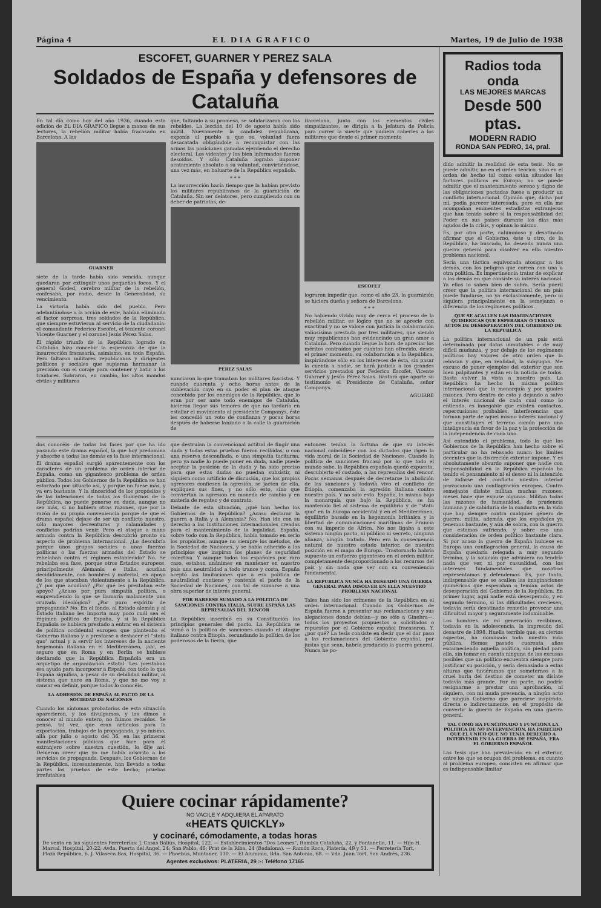Página 4 E L D I A G R A F I C O Martes, 19 de Julio de 1938
ESCOFET, GUARNER Y PEREZ SALA
Soldados de España y defensores de Cataluña
En tal día como hoy del año 1936, cuando esta edición de EL DIA GRAFICO llegue a manos de sus lectores, la rebelión militar había fracasado en Barcelona. A las
GUARNER
siete de la tarde había sido vencida, aunque quedaran por extinguir unos pequeños focos. Y el general Goded, cerebro militar de la rebelión, confesaba, por radio, desde la Generalidad, su vencimiento.
La victoria había sido del pueblo. Pero adelantándose a la acción de este, habían eliminado el factor sorpresa, tres soldados de la República, que siempre estuvieron al servicio de la ciudadanía: el comandante Federico Escofet, el teniente coronel Vicente Guarner y el coronel Jesús Pérez Salas.
El rápido triunfo de la República logrado en Cataluña hizo concebir la esperanza de que la insurrección fracasaría, asimismo, en toda España. Pero faltaron militares republicanos y dirigentes políticos y sociales que supieran hermanar la previsión con el coraje para contener y batir a los traidores. Sobraron, en cambio, los altos mandos civiles y militares
que, faltando a su promesa, se solidarizaron con los rebeldes. La lección del 10 de agosto había sido inútil. Nuevamente la candidez republicana, exponía al pueblo a que su voluntad fuera desacatada obligándole a reconquistar con las armas las posiciones ganadas ejerciendo el derecho electoral. Los videntes y los bien informados fueron desoídos. Y sólo Cataluña lograba imponer acatamiento absoluto a su voluntad, convirtiéndose, una vez más, en baluarte de la República española.
* * *
La insurrección hacía tiempo que la habían previsto los militares republicanos de la guarnición de Cataluña. Sin ser delatores, pero cumpliendo con su deber de patriotas, de-
PEREZ SALAS
nunciaron lo que tramaban los militares fascistas. Y cuando cuarenta y ocho horas antes de la sublevación cayó en su poder el plan de ataque concebido por los enemigos de la República, que lo eran por ser ante todo enemigos de Cataluña, hicieron llegar sus temores de que no tardaría en estallar el movimiento al presidente Companys, éste les concedió un voto de confianza y pocas horas después de haberse lanzado a la calle la guarnición de
Barcelona, junto con los elementos civiles simpatizantes, se dirigía a la Jefatura de Policía para correr la suerte que pudiera caberles a los militares que desde el primer momento
ESCOFET
lograron impedir que, como el año 23, la guarnición se hiciera dueña y señora de Barcelona.
* * *
No habiendo vivido muy de cerca el proceso de la rebelión militar, es lógico que no se aprecie con exactitud y no se valore con justicia la colaboración valiosísima prestada por tres militares, que siendo muy republicanos han evidenciado un gran amor a Cataluña. Pero cuando llegue la hora de apreciar los méritos contraídos por cuantos han ofrecido, desde el primer momento, su colaboración a la República, inspirándose sólo en los intereses de ésta, sin pasar la cuenta a nadie, se hará justicia a los grandes servicios prestados por Federico Escofet, Vicente Guarner y Jesús Pérez Salas. Bastará que aporte su testimonio el Presidente de Cataluña, señor Companys.
AGUIRRE
dos conocéis: de todas las fases por que ha ido pasando este drama español, la que hoy predomina y absorbe a todas las demás es la fase internacional.
El drama español surgió aparentemente con los caracteres de un problema de orden interior de España, como un gigantesco problema de orden público. Todos los Gobiernos de la República se han esforzado por situarlo así, y porque no fuese más, y ya era bastante. Y la sinceridad de los propósitos y de las intenciones de todos los Gobiernos de la República, no puede ponerse en duda, aunque no sea más, si no hubiera otras razones, que por la razón de su propia conveniencia porque de que el drama español dejase de ser un conflicto nuestro, sólo mayores desventuras y calamidades y conflictos podrían venir. Pero el ataque a mano armada contra la República descubrió pronto su aspecto de problema internacional. ¿Lo descubría porque unos grupos sociales o unas fuerzas políticas o las fuerzas armadas del Estado se rebelaban contra el régimen establecido? No. Se rebelaba esa fase, porque otros Estados europeos, principalmente Alemania e Italia, acudían decididamente, con hombres y material, en apoyo de los que atacaban violentamente a la República. ¿Y por qué acudían? ¿Por qué les prestaban este apoyo? ¿Acaso por pura simpatía política, o emprendiendo lo que se llamaría malamente una cruzada ideológica? ¿Por puro espíritu de propaganda? No. En el fondo, al Estado alemán y al Estado italiano les importa muy poco cuál sea el régimen político de España, y si la República Española se hubiera prestado a entrar en el sistema de política occidental europea que planteaba el Gobierno italiano y a prestarse a deshacer el "statu quo" actual y a servir los intereses de la naciente hegemonía italiana en el Mediterráneo, ¡ah!, es seguro que en Roma y en Berlín se hubiese declarado que la República Española era un arquetipo de organización estatal. Les prestaban esa ayuda para incorporar a España con todo lo que España significa, a pesar de su debilidad militar, al sistema que nace en Roma, y que no me voy a cansar en definir, porque todos lo conocéis.
LA ADHESION DE ESPAÑA AL PACTO DE LA SOCIEDAD DE NACIONES
Cuando los síntomas probatorios de esta situación aparecieron, y los divulgamos, y los dimos a conocer al mundo entero, no fuimos recaídos. Se pensó, tal vez, que eran artículos para la exportación, trabajos de la propaganda, y yo mismo, allá por julio o agosto del 36, en las primeras manifestaciones públicas que hice para el extranjero sobre nuestra cuestión, lo dije así. Debieron creer que yo me había adscrito a los servicios de propaganda. Después, los Gobiernos de la República, incesantemente, han llevado a todas partes las pruebas de este hecho; pruebas irrefutables
que destruían la convencional actitud de fingir una duda y todas estas pruebas fueron recibidas, o con una reserva desconfiada, o una simpatía taciturna; pero ya nadie lo puede poner en duda, nadie puede aceptar la posición de la duda y ha sido preciso para que estas dudas no puedan subsistir, ni siquiera como artificio de discusión, que los propios agresores confiesen la agresión, se jacten de ella, expliquen sus fines, y no sólo esto, sino que conviertan la agresión en moneda de cambio y en materia de regateo y de contrato.
Delante de esta situación, ¿qué han hecho los Gobiernos de la República? ¿Acaso declarar la guerra a Italia y a Alemania? No. Han ido con su derecho a las Instituciones internacionales creadas para el mantenimiento de la legalidad. España, sobre todo con la República, había tomado en serio los propósitos, aunque no siempre los métodos, de la Sociedad de Naciones, y se había adherido a los principios que inspiran los planes de seguridad colectiva. Y aunque todos los españoles por raro caso, estaban unánimes en mantener en nuestro país una neutralidad a todo trance y costa, España aceptó las limitaciones que a esa política de neutralidad contiene y contenía el pacto de la Sociedad de Naciones, con tal de sumarse a una obra superior de interés general.
POR HABERSE SUMADO A LA POLITICA DE SANCIONES CONTRA ITALIA, SUFRE ESPAÑA LAS REPRESALIAS DEL RENCOR
La República inscribió en su Constitución los principios generales del pacto. La República se sumó a la política de sanciones cuando el ataque italiano contra Etiopía, secundando la política de los poderosos de la tierra, que
entonces tenían la fortuna de que su interés nacional coincidiese con los dictados que rigen la vida moral de la Sociedad de Naciones. Cuando la política de sanciones fracasó por lo que todo el mundo sabe, la República española quedó expuesta, descubierto el costado, a las represalias del rencor. Pocas semanas después de decretarse la abolición de las sanciones y todavía vivo el conflicto de Etiopía, comenzaba la agresión italiana contra nuestro país. Y no sólo esto. España, lo mismo bajo la monarquía que bajo la República, se ha mantenido fiel al sistema de equilibrio y de "statu quo" en la Europa occidental y en el Mediterráneo; equilibrio basado en la hegemonía británica y la libertad de comunicaciones marítimas de Francia con su imperio de África. No nos ligaba a este sistema ningún pacto, ni público ni secreto, ninguna alianza, ningún tratado. Pero era la consecuencia natural de nuestro estado interior, de nuestra posición en el mapa de Europa. Trastornarlo habría supuesto un esfuerzo gigantesco en el orden militar, completamente desproporcionado a los recursos del país y sin nada que ver con su conveniencia fundamental.
LA REPUBLICA NUNCA HA DESEADO UNA GUERRA GENERAL PARA DISOLVER EN ELLA NUESTRO PROBLEMA NACIONAL
Tales han sido los crímenes de la República en el orden internacional. Cuando los Gobiernos de España fueron a presentar sus reclamaciones y sus alegaciones donde debían—y no sólo a Ginebra—, todos los proyectos propuestos o solicitados o repuestos por el Gobierno español fracasaron. Y, ¿por qué? La tesis consiste en decir que el dar paso a las reclamaciones del Gobierno español, por justas que sean, habría producido la guerra general. Nunca he po-
Quiere cocinar rápidamente?
NO VACILE Y ADQUIERA EL APARATO
«HEATS QUICKLY»
y cocinaré, cómodamente, a todas horas
De venta en las siguientes Ferreterías: J. Casas Baliús, Hospital, 122. — Establecimientos "Dos Leones", Rambla Cataluña, 22, y Fontanella, 11. — Hijo H. Marsal, Hospital, 20-22; Avda. Puerta del Angel, 24; San Pablo, 46; Prat de la Riba, 24 (Badalona). — Ramón Roca, Platería, 49 y 51. — Ferretería Tort, Plaza República, 6. J. Vilaseca Bas, Hospital, 36. — Phoebus, Muntaner, 110. — El Aluminio, Rda. San Antonio, 68. — Vda. Juan Tort, San Andrés, 236.
Agentes exclusivos: PLATERIA, 29 :-: Teléfono 17165
Radios toda onda
LAS MEJORES MARCAS
Desde 500 ptas.
MODERN RADIO
RONDA SAN PEDRO, 14, pral.
dido admitir la realidad de esta tesis. No se puede admitir, no en el orden teórico, sino en el orden de hecho tal como están situados los factores políticos en Europa; no se puede admitir que el mantenimiento sereno y digno de las obligaciones pactadas fuese a producir un conflicto internacional. Opinión que, dicha por mí, podía parecer interesada; pero en ella me acompañan eminentes estadistas extranjeros que han tenido sobre sí la responsabilidad del Poder en sus países durante los días más agudos de la crisis, y opinan lo mismo.
Es, por otra parte, calumnioso y desatinado afirmar que el Gobierno, éste u otro, de la República, ha buscado, ha deseado nunca una guerra general para disolver en ella nuestro problema nacional.
Sería una táctica equivocada atosigar a los demás, con los peligros que corren con una u otra política. Es impertinencia tratar de explicar a los demás en qué consiste su interés nacional. Ya ellos lo saben bien de sobra. Sería pueril creer que la política internacional de un país puede fundarse, no ya exclusivamente, pero ni siquiera principalmente en la semejanza o diferencia de los regímenes políticos.
QUE SE ACALLEN LAS IMAGINACIONES QUIMERICAS QUE ESPERABAN O TEMIAN ACTOS DE DESESPERACION DEL GOBIERNO DE LA REPUBLICA
La política internacional de un país está determinada por datos inmutables o de muy difícil mudanza, y por debajo de los regímenes políticos hay valores de otro orden que la rebasan y que, en realidad, la subyugan. Me excuso de poner ejemplos del exterior que son bien palpitantes y están en la noticia de todos. Basta volver la vista a nuestro país. La República ha hecho la misma política internacional que la monarquía y por iguales razones. Pero dentro de esto y dejando a salvo el interés nacional de cada cual como lo entienda, es innegable que existen contactos, repercusiones probables, interferencias que forman parte de aquel mismo interés nacional y que constituyen el terreno común para una inteligencia en favor de la paz y la protección de la independencia de cada uno.
Así entendido el problema, todo lo que los Gobiernos de la República han hecho sobre el particular no ha rebasado nunca los límites decentes que la discreción exterior impone. Y es absolutamente absurdo suponer que nadie con responsabilidad en la República española ha tenido el pensamiento ni el deseo ni la intención de zafarse del conflicto nuestro interior provocando una conflagración europea. Contra semejante dislate militan muchas razones: meses hace que expuse algunas. Militan todas las razones de humanidad, de prudencia humana y de sabiduría de la conducta en la vida que hay siempre contra cualquier género de guerra; milita, además, que los españoles ya tenemos bastante, y aún de sobra, con la guerra que estamos sufriendo, y sobre eso una consideración de orden político bastante clara. Si por acaso la guerra de España hubiese en Europa una conflagración general, la causa de España quedaría relegada a muy segundo término, y la solución que adviniera no tendría nada que ver, ni por casualidad, con los intereses fundamentales que nosotros representamos y defendemos. Es, por tanto, indispensable que se acallen las imaginaciones quiméricas que esperaban o temían actos de desesperación del Gobierno de la República. En primer lugar, aquí nadie está desesperado, y en segundo término, si las dificultades creciesen, todavía sería desatinado remedio provocar una dificultad mayor y seguramente indominable.
Los hombres de mi generación recibimos, todavía en la adolescencia, la impresión del desastre de 1898. Huella terrible que, en ciertos aspectos, ha dominado toda nuestra vida pública. Hemos pasado cuarenta años escarneciendo aquella política, sin piedad para ella, sin tomar en cuenta ninguna de las excusas posibles que un político encuentra siempre para justificar su posición, y sería demasiado a estas alturas que tuviéramos que someternos a la cruel burla del destino de cometer un dislate todavía más grande. Por mi parte, no podría resignarme a prestar una aprobación, ni siquiera, con mi muda presencia, a ningún acto de ningún Gobierno que pareciese inspirado, directa o indirectamente, en el propósito de convertir la guerra de España en una guerra general.
TAL COMO HA FUNCIONADO Y FUNCIONA LA POLITICA DE NO INTERVENCION, HA PARECIDO QUE EL UNICO QUE NO TENIA DERECHO A INTERVENIR EN LA GUERRA DE ESPAÑA, ERA EL GOBIERNO ESPAÑOL
Las tesis que han prevalecido en el exterior, entre los que se ocupan del problema, en cuanto al problema europeo, consisten en afirmar que es indispensable limitar